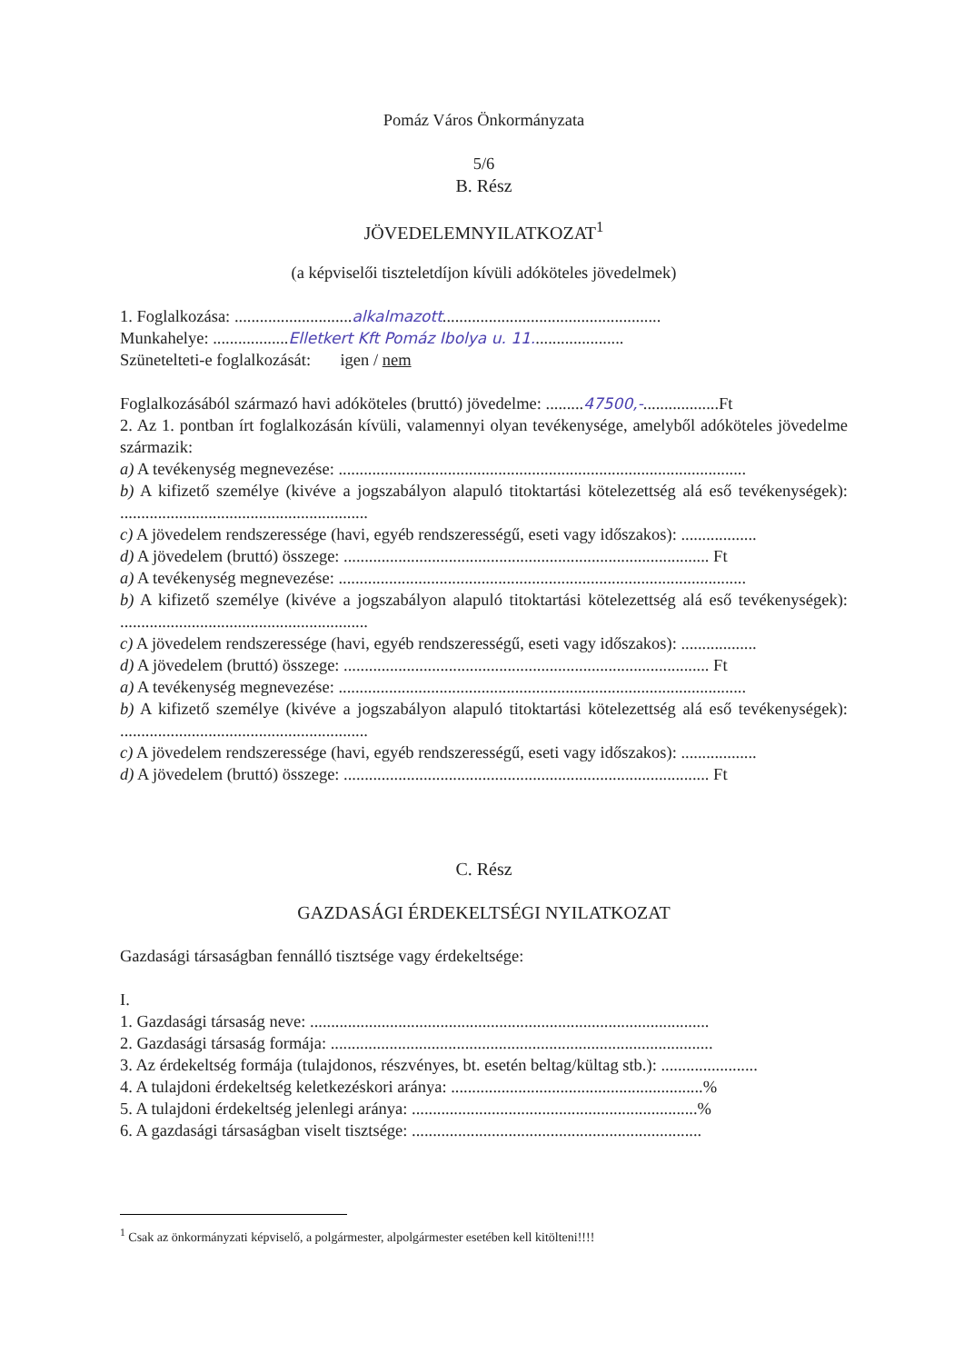Pomáz Város Önkormányzata
5/6
B. Rész
JÖVEDELEMNYILATKOZAT<sup>1</sup>
(a képviselői tiszteletdíjon kívüli adóköteles jövedelmek)
1. Foglalkozása: ............................alkalmazott....................................................
Munkahelye: ..................Elletkert Kft Pomáz Ibolya u. 11......................
Szünetelteti-e foglalkozását: igen / nem
Foglalkozásából származó havi adóköteles (bruttó) jövedelme: .........47500,-..................Ft
2. Az 1. pontban írt foglalkozásán kívüli, valamennyi olyan tevékenysége, amelyből adóköteles jövedelme származik:
a) A tevékenység megnevezése: .................................................................................................
b) A kifizető személye (kivéve a jogszabályon alapuló titoktartási kötelezettség alá eső tevékenységek): ...........................................................
c) A jövedelem rendszeressége (havi, egyéb rendszerességű, eseti vagy időszakos): ..................
d) A jövedelem (bruttó) összege: ....................................................................................... Ft
a) A tevékenység megnevezése: .................................................................................................
b) A kifizető személye (kivéve a jogszabályon alapuló titoktartási kötelezettség alá eső tevékenységek): ...........................................................
c) A jövedelem rendszeressége (havi, egyéb rendszerességű, eseti vagy időszakos): ..................
d) A jövedelem (bruttó) összege: ....................................................................................... Ft
a) A tevékenység megnevezése: .................................................................................................
b) A kifizető személye (kivéve a jogszabályon alapuló titoktartási kötelezettség alá eső tevékenységek): ...........................................................
c) A jövedelem rendszeressége (havi, egyéb rendszerességű, eseti vagy időszakos): ..................
d) A jövedelem (bruttó) összege: ....................................................................................... Ft
C. Rész
GAZDASÁGI ÉRDEKELTSÉGI NYILATKOZAT
Gazdasági társaságban fennálló tisztsége vagy érdekeltsége:
I.
1. Gazdasági társaság neve: ...............................................................................................
2. Gazdasági társaság formája: ...........................................................................................
3. Az érdekeltség formája (tulajdonos, részvényes, bt. esetén beltag/kültag stb.): .......................
4. A tulajdoni érdekeltség keletkezéskori aránya: ............................................................%
5. A tulajdoni érdekeltség jelenlegi aránya: ....................................................................%
6. A gazdasági társaságban viselt tisztsége: .....................................................................
<sup>1</sup> Csak az önkormányzati képviselő, a polgármester, alpolgármester esetében kell kitölteni!!!!